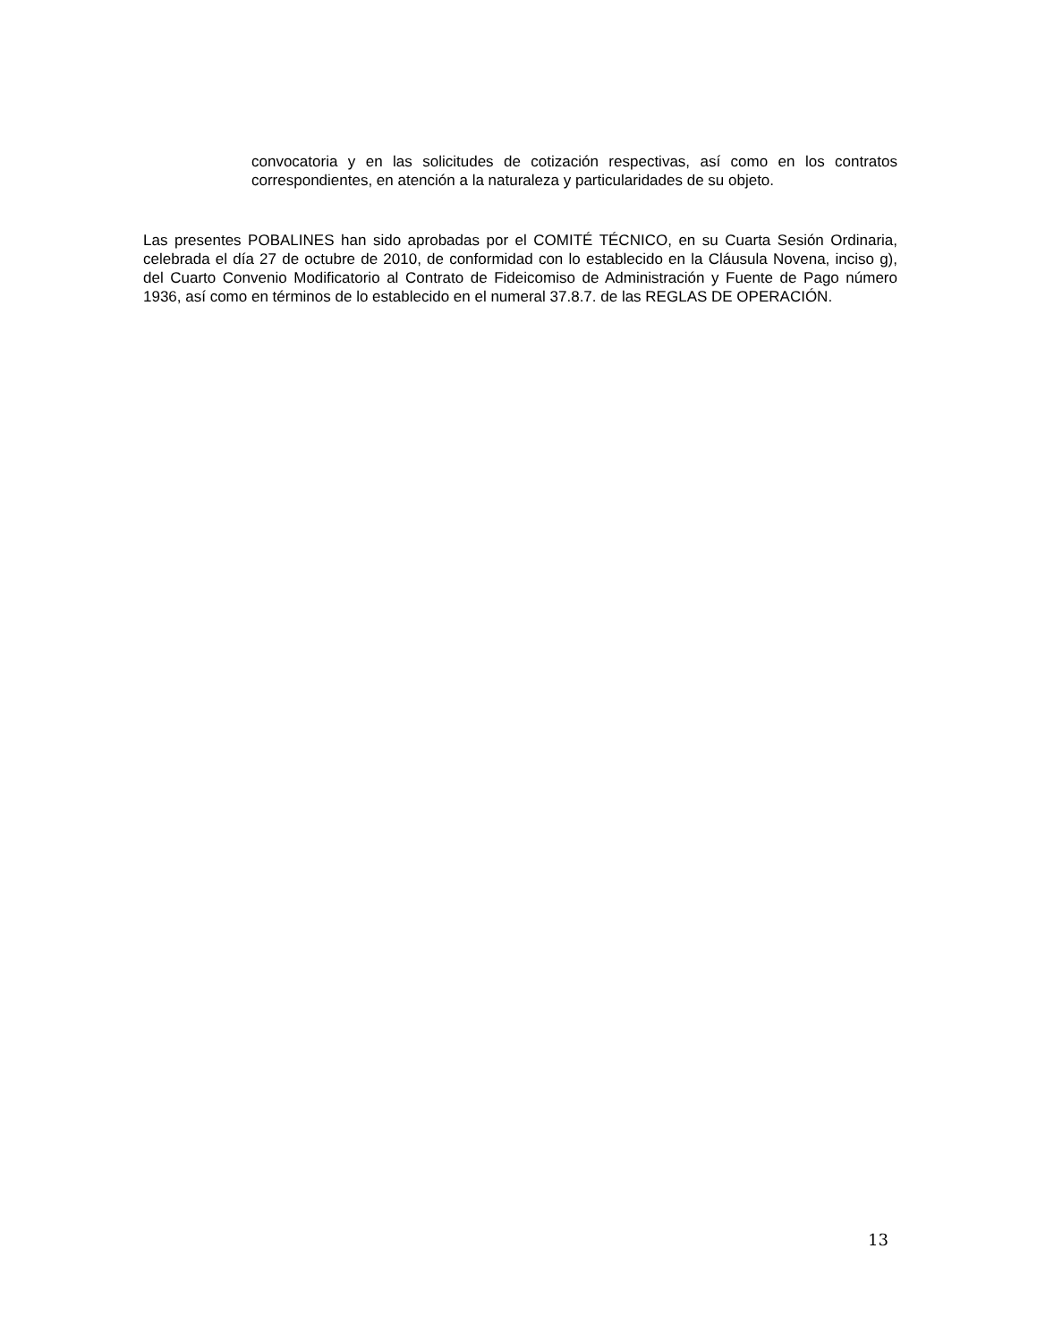convocatoria y en las solicitudes de cotización respectivas, así como en los contratos correspondientes, en atención a la naturaleza y particularidades de su objeto.
Las presentes POBALINES han sido aprobadas por el COMITÉ TÉCNICO, en su Cuarta Sesión Ordinaria, celebrada el día 27 de octubre de 2010, de conformidad con lo establecido en la Cláusula Novena, inciso g), del Cuarto Convenio Modificatorio al Contrato de Fideicomiso de Administración y Fuente de Pago número 1936, así como en términos de lo establecido en el numeral 37.8.7. de las REGLAS DE OPERACIÓN.
13